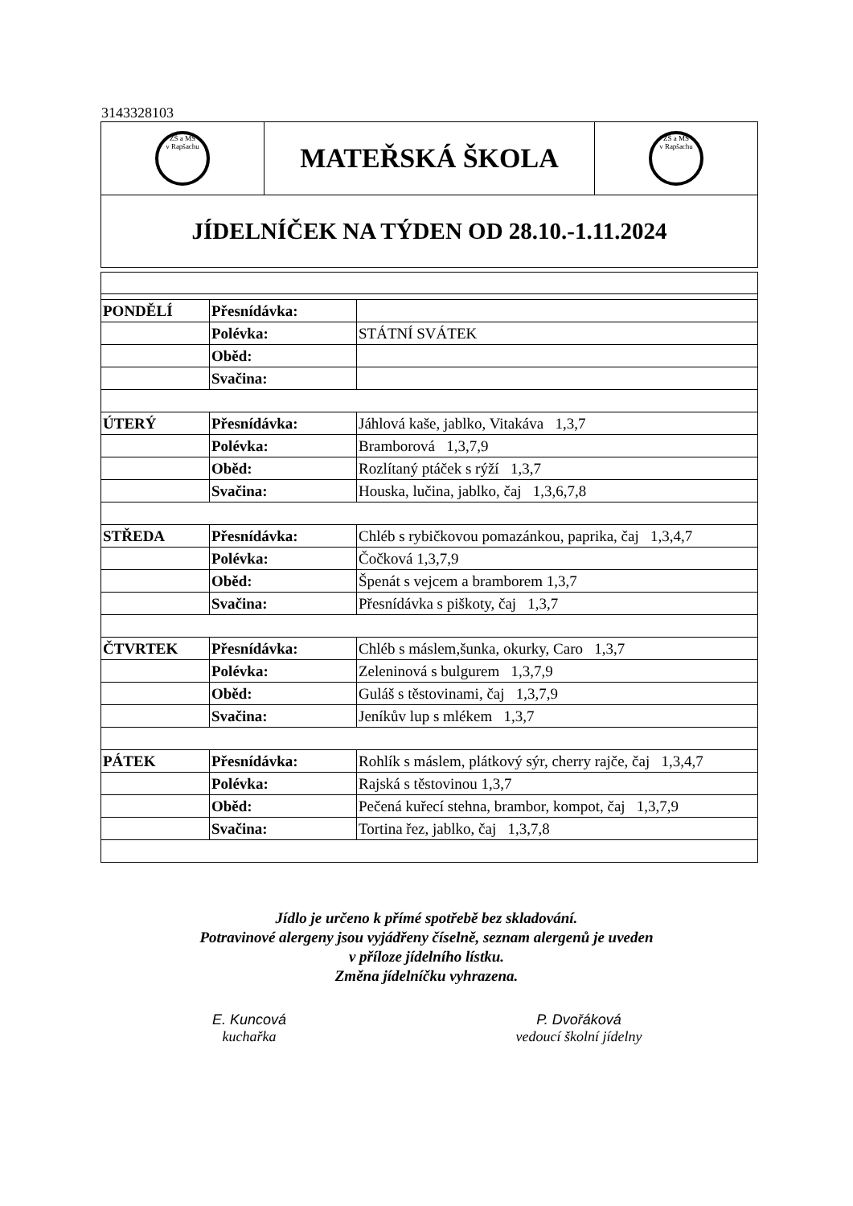3143328103
| ZŠ a MŠ v Rapšachu | MATEŘSKÁ ŠKOLA | ZŠ a MŠ v Rapšachu |
| JÍDELNÍČEK NA TÝDEN OD 28.10.-1.11.2024 | | |
| PONDĚLÍ | Přesnídávka: | |
| | Polévka: | STÁTNÍ SVÁTEK |
| | Oběd: | |
| | Svačina: | |
| ÚTERÝ | Přesnídávka: | Jáhlová kaše, jablko, Vitakáva 1,3,7 |
| | Polévka: | Bramborová 1,3,7,9 |
| | Oběd: | Rozlítaný ptáček s rýží 1,3,7 |
| | Svačina: | Houska, lučina, jablko, čaj 1,3,6,7,8 |
| STŘEDA | Přesnídávka: | Chléb s rybičkovou pomazánkou, paprika, čaj 1,3,4,7 |
| | Polévka: | Čočková 1,3,7,9 |
| | Oběd: | Špenát s vejcem a bramborem 1,3,7 |
| | Svačina: | Přesnídávka s piškoty, čaj 1,3,7 |
| ČTVRTEK | Přesnídávka: | Chléb s máslem,šunka, okurky, Caro 1,3,7 |
| | Polévka: | Zeleninová s bulgurem 1,3,7,9 |
| | Oběd: | Guláš s těstovinami, čaj 1,3,7,9 |
| | Svačina: | Jeníkův lup s mlékem 1,3,7 |
| PÁTEK | Přesnídávka: | Rohlík s máslem, plátkový sýr, cherry rajče, čaj 1,3,4,7 |
| | Polévka: | Rajská s těstovinou 1,3,7 |
| | Oběd: | Pečená kuřecí stehna, brambor, kompot, čaj 1,3,7,9 |
| | Svačina: | Tortina řez, jablko, čaj 1,3,7,8 |
Jídlo je určeno k přímé spotřebě bez skladování.
Potravinové alergeny jsou vyjádřeny číselně, seznam alergenů je uveden
v příloze jídelního lístku.
Změna jídelníčku vyhrazena.
E. Kuncová
kuchařka
P. Dvořáková
vedoucí školní jídelny